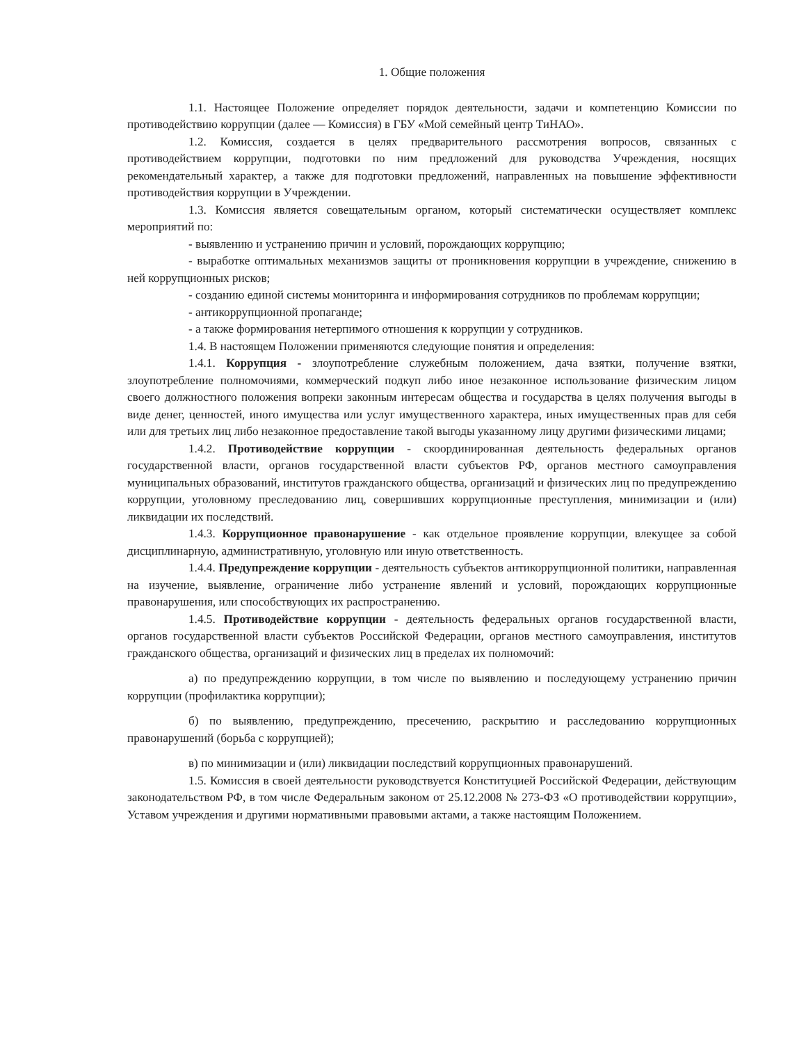1. Общие положения
1.1. Настоящее Положение определяет порядок деятельности, задачи и компетенцию Комиссии по противодействию коррупции (далее — Комиссия) в ГБУ «Мой семейный центр ТиНАО».
1.2. Комиссия, создается в целях предварительного рассмотрения вопросов, связанных с противодействием коррупции, подготовки по ним предложений для руководства Учреждения, носящих рекомендательный характер, а также для подготовки предложений, направленных на повышение эффективности противодействия коррупции в Учреждении.
1.3. Комиссия является совещательным органом, который систематически осуществляет комплекс мероприятий по:
- выявлению и устранению причин и условий, порождающих коррупцию;
- выработке оптимальных механизмов защиты от проникновения коррупции в учреждение, снижению в ней коррупционных рисков;
- созданию единой системы мониторинга и информирования сотрудников по проблемам коррупции;
- антикоррупционной пропаганде;
- а также формирования нетерпимого отношения к коррупции у сотрудников.
1.4. В настоящем Положении применяются следующие понятия и определения:
1.4.1. Коррупция - злоупотребление служебным положением, дача взятки, получение взятки, злоупотребление полномочиями, коммерческий подкуп либо иное незаконное использование физическим лицом своего должностного положения вопреки законным интересам общества и государства в целях получения выгоды в виде денег, ценностей, иного имущества или услуг имущественного характера, иных имущественных прав для себя или для третьих лиц либо незаконное предоставление такой выгоды указанному лицу другими физическими лицами;
1.4.2. Противодействие коррупции - скоординированная деятельность федеральных органов государственной власти, органов государственной власти субъектов РФ, органов местного самоуправления муниципальных образований, институтов гражданского общества, организаций и физических лиц по предупреждению коррупции, уголовному преследованию лиц, совершивших коррупционные преступления, минимизации и (или) ликвидации их последствий.
1.4.3. Коррупционное правонарушение - как отдельное проявление коррупции, влекущее за собой дисциплинарную, административную, уголовную или иную ответственность.
1.4.4. Предупреждение коррупции - деятельность субъектов антикоррупционной политики, направленная на изучение, выявление, ограничение либо устранение явлений и условий, порождающих коррупционные правонарушения, или способствующих их распространению.
1.4.5. Противодействие коррупции - деятельность федеральных органов государственной власти, органов государственной власти субъектов Российской Федерации, органов местного самоуправления, институтов гражданского общества, организаций и физических лиц в пределах их полномочий:
а) по предупреждению коррупции, в том числе по выявлению и последующему устранению причин коррупции (профилактика коррупции);
б) по выявлению, предупреждению, пресечению, раскрытию и расследованию коррупционных правонарушений (борьба с коррупцией);
в) по минимизации и (или) ликвидации последствий коррупционных правонарушений.
1.5. Комиссия в своей деятельности руководствуется Конституцией Российской Федерации, действующим законодательством РФ, в том числе Федеральным законом от 25.12.2008 № 273-ФЗ «О противодействии коррупции», Уставом учреждения и другими нормативными правовыми актами, а также настоящим Положением.